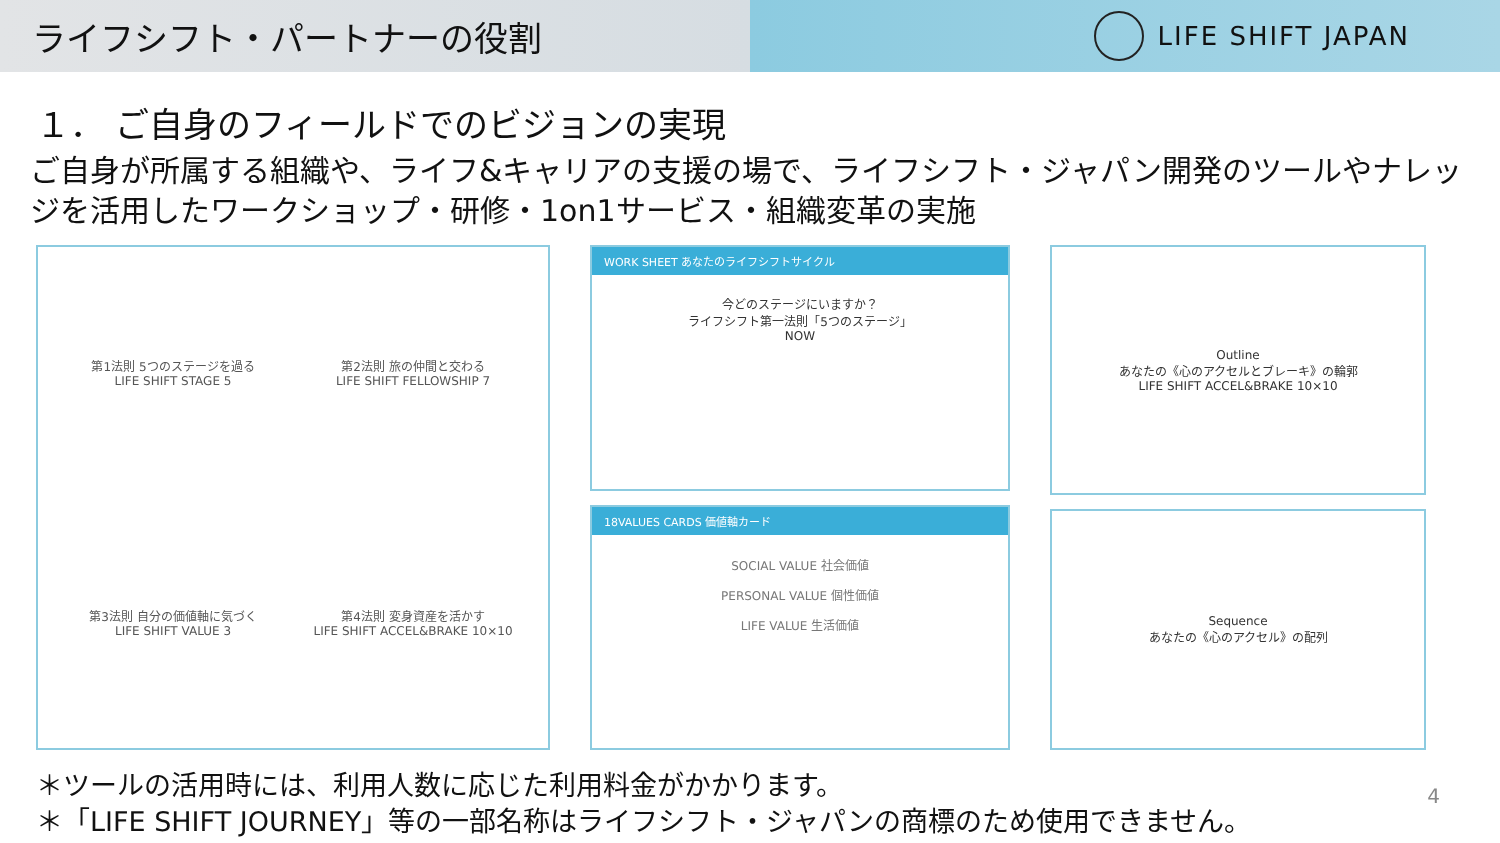ライフシフト・パートナーの役割
LIFE SHIFT JAPAN
１． ご自身のフィールドでのビジョンの実現
ご自身が所属する組織や、ライフ&キャリアの支援の場で、ライフシフト・ジャパン開発のツールやナレッジを活用したワークショップ・研修・1on1サービス・組織変革の実施
第1法則 5つのステージを過る
LIFE SHIFT STAGE 5
第2法則 旅の仲間と交わる
LIFE SHIFT FELLOWSHIP 7
第3法則 自分の価値軸に気づく
LIFE SHIFT VALUE 3
第4法則 変身資産を活かす
LIFE SHIFT ACCEL&BRAKE 10×10
WORK SHEET あなたのライフシフトサイクル
今どのステージにいますか？
ライフシフト第一法則「5つのステージ」
NOW
18VALUES CARDS 価値軸カード
SOCIAL VALUE 社会価値
PERSONAL VALUE 個性価値
LIFE VALUE 生活価値
Outline
あなたの《心のアクセルとブレーキ》の輪郭
LIFE SHIFT ACCEL&BRAKE 10×10
Sequence
あなたの《心のアクセル》の配列
＊ツールの活用時には、利用人数に応じた利用料金がかかります。
＊「LIFE SHIFT JOURNEY」等の一部名称はライフシフト・ジャパンの商標のため使用できません。
4